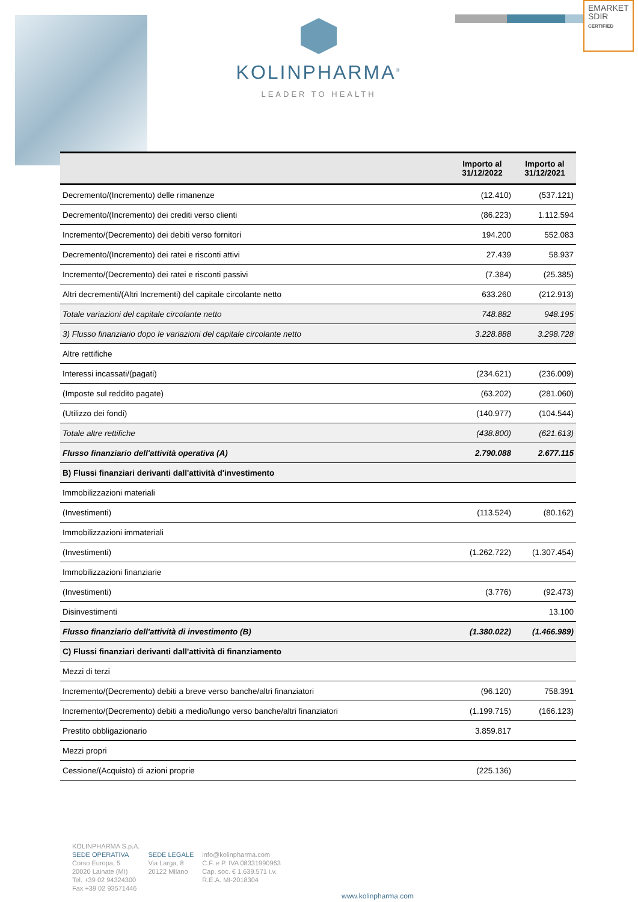EMARKET
SDIR
CERTIFIED
KOLINPHARMA<sup>®</sup>
LEADER TO HEALTH
| | Importo al 31/12/2022 | Importo al 31/12/2021 |
| --- | --- | --- |
| Decremento/(Incremento) delle rimanenze | (12.410) | (537.121) |
| Decremento/(Incremento) dei crediti verso clienti | (86.223) | 1.112.594 |
| Incremento/(Decremento) dei debiti verso fornitori | 194.200 | 552.083 |
| Decremento/(Incremento) dei ratei e risconti attivi | 27.439 | 58.937 |
| Incremento/(Decremento) dei ratei e risconti passivi | (7.384) | (25.385) |
| Altri decrementi/(Altri Incrementi) del capitale circolante netto | 633.260 | (212.913) |
| Totale variazioni del capitale circolante netto | 748.882 | 948.195 |
| 3) Flusso finanziario dopo le variazioni del capitale circolante netto | 3.228.888 | 3.298.728 |
| Altre rettifiche | | |
| Interessi incassati/(pagati) | (234.621) | (236.009) |
| (Imposte sul reddito pagate) | (63.202) | (281.060) |
| (Utilizzo dei fondi) | (140.977) | (104.544) |
| Totale altre rettifiche | (438.800) | (621.613) |
| Flusso finanziario dell'attività operativa (A) | 2.790.088 | 2.677.115 |
| B) Flussi finanziari derivanti dall'attività d'investimento | | |
| Immobilizzazioni materiali | | |
| (Investimenti) | (113.524) | (80.162) |
| Immobilizzazioni immateriali | | |
| (Investimenti) | (1.262.722) | (1.307.454) |
| Immobilizzazioni finanziarie | | |
| (Investimenti) | (3.776) | (92.473) |
| Disinvestimenti | | 13.100 |
| Flusso finanziario dell'attività di investimento (B) | (1.380.022) | (1.466.989) |
| C) Flussi finanziari derivanti dall'attività di finanziamento | | |
| Mezzi di terzi | | |
| Incremento/(Decremento) debiti a breve verso banche/altri finanziatori | (96.120) | 758.391 |
| Incremento/(Decremento) debiti a medio/lungo verso banche/altri finanziatori | (1.199.715) | (166.123) |
| Prestito obbligazionario | 3.859.817 | |
| Mezzi propri | | |
| Cessione/(Acquisto) di azioni proprie | (225.136) | |
KOLINPHARMA S.p.A.
SEDE OPERATIVA
Corso Europa, 5
20020 Lainate (MI)
Tel. +39 02 94324300
Fax +39 02 93571446
SEDE LEGALE
Via Larga, 8
20122 Milano
info@kolinpharma.com
C.F. e P. IVA 08331990963
Cap. soc. € 1.639.571 i.v.
R.E.A. MI-2018304
www.kolinpharma.com